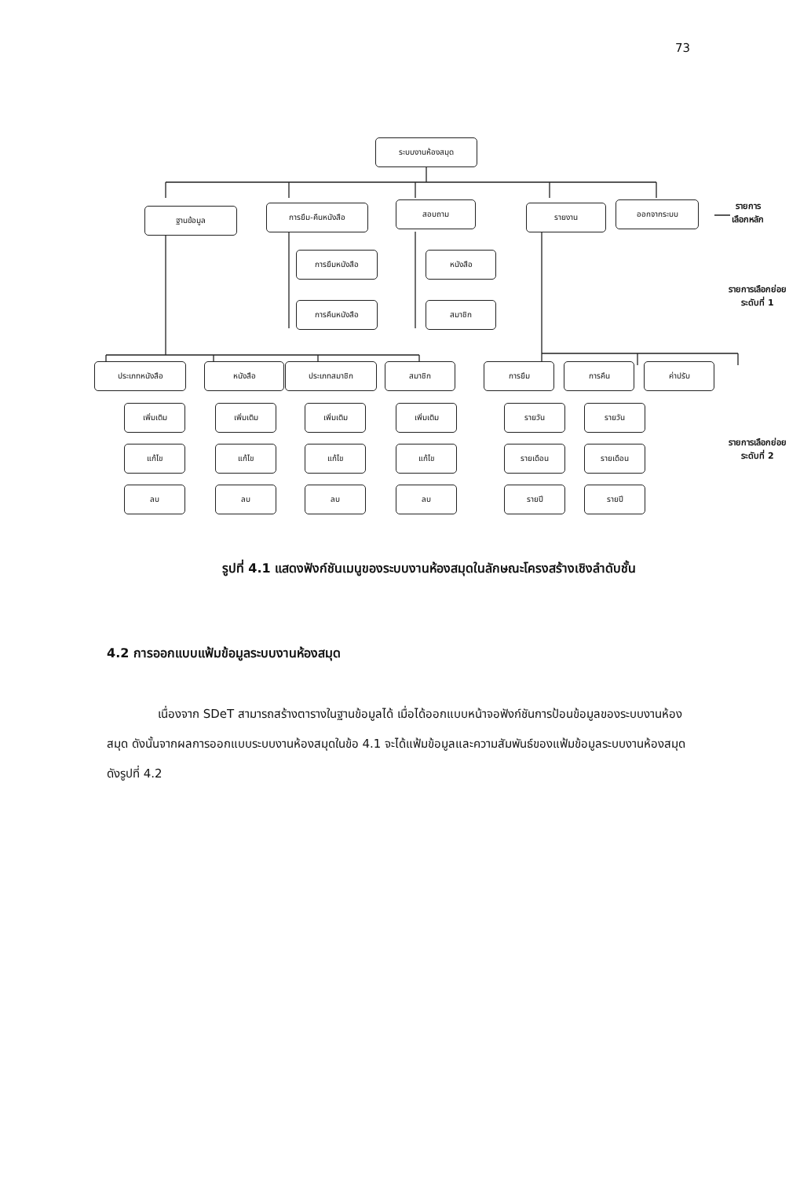73
ระบบงานห้องสมุด
ฐานข้อมูล การยืม-คืนหนังสือ สอบถาม รายงาน ออกจากระบบ
รายการ
เลือกหลัก
การยืมหนังสือ
การคืนหนังสือ
หนังสือ
สมาชิก
รายการเลือกย่อย
ระดับที่ 1
ประเภทหนังสือ หนังสือ ประเภทสมาชิก สมาชิก การยืม การคืน ค่าปรับ
รายการเลือกย่อย
ระดับที่ 2
เพิ่มเติม เพิ่มเติม เพิ่มเติม เพิ่มเติม รายวัน รายวัน
แก้ไข แก้ไข แก้ไข แก้ไข รายเดือน รายเดือน
ลบ ลบ ลบ ลบ รายปี รายปี
รูปที่ 4.1 แสดงฟังก์ชันเมนูของระบบงานห้องสมุดในลักษณะโครงสร้างเชิงลำดับชั้น
4.2 การออกแบบแฟ้มข้อมูลระบบงานห้องสมุด
เนื่องจาก SDeT สามารถสร้างตารางในฐานข้อมูลได้ เมื่อได้ออกแบบหน้าจอฟังก์ชันการป้อนข้อมูลของระบบงานห้องสมุด ดังนั้นจากผลการออกแบบระบบงานห้องสมุดในข้อ 4.1 จะได้แฟ้มข้อมูลและความสัมพันธ์ของแฟ้มข้อมูลระบบงานห้องสมุดดังรูปที่ 4.2